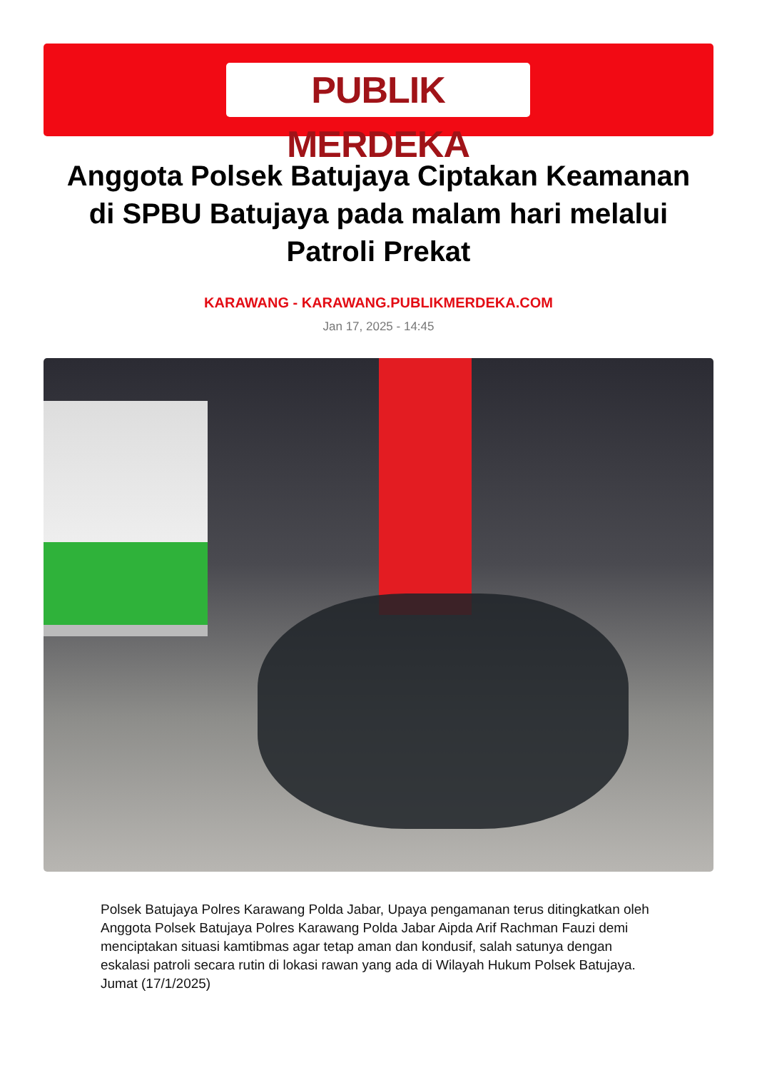PUBLIK MERDEKA
Anggota Polsek Batujaya Ciptakan Keamanan di SPBU Batujaya pada malam hari melalui Patroli Prekat
KARAWANG - KARAWANG.PUBLIKMERDEKA.COM
Jan 17, 2025 - 14:45
Polsek Batujaya Polres Karawang Polda Jabar, Upaya pengamanan terus ditingkatkan oleh Anggota Polsek Batujaya Polres Karawang Polda Jabar Aipda Arif Rachman Fauzi demi menciptakan situasi kamtibmas agar tetap aman dan kondusif, salah satunya dengan eskalasi patroli secara rutin di lokasi rawan yang ada di Wilayah Hukum Polsek Batujaya. Jumat (17/1/2025)